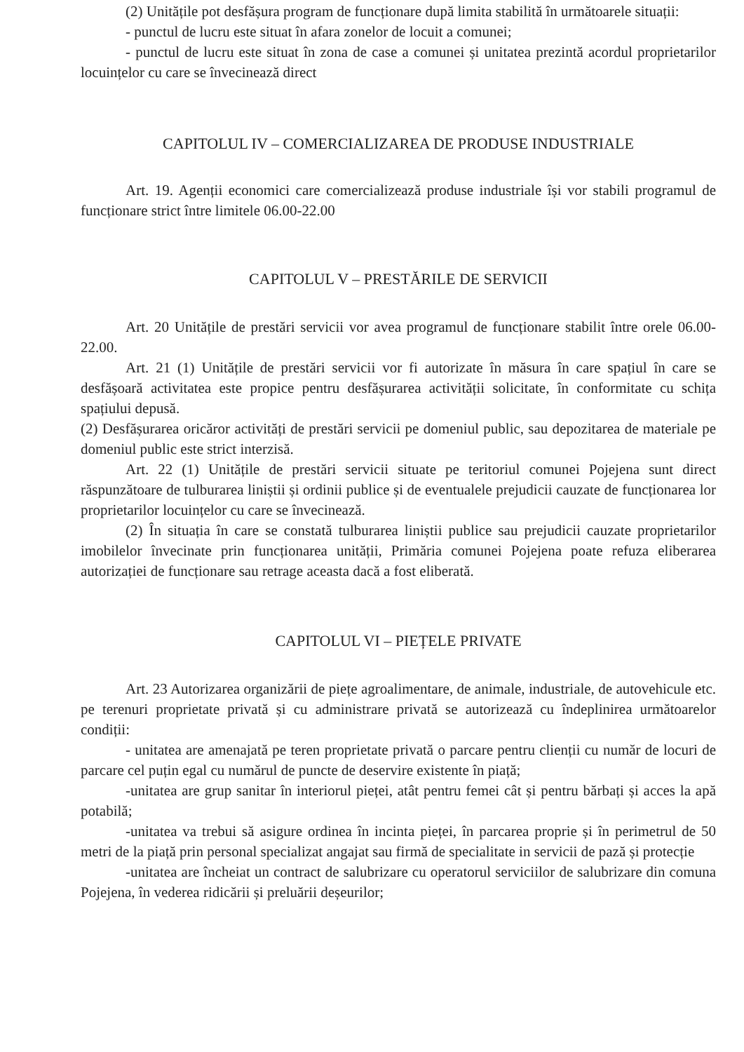(2) Unitățile pot desfășura program de funcționare după limita stabilită în următoarele situații:
- punctul de lucru este situat în afara zonelor de locuit a comunei;
- punctul de lucru este situat în zona de case a comunei și unitatea prezintă acordul proprietarilor locuințelor cu care se învecinează direct
CAPITOLUL IV – COMERCIALIZAREA DE PRODUSE INDUSTRIALE
Art. 19. Agenții economici care comercializează produse industriale își vor stabili programul de funcționare strict între limitele 06.00-22.00
CAPITOLUL V – PRESTĂRILE DE SERVICII
Art. 20 Unitățile de prestări servicii vor avea programul de funcționare stabilit între orele 06.00-22.00.
Art. 21 (1) Unitățile de prestări servicii vor fi autorizate în măsura în care spațiul în care se desfășoară activitatea este propice pentru desfășurarea activității solicitate, în conformitate cu schița spațiului depusă.
(2) Desfășurarea oricăror activități de prestări servicii pe domeniul public, sau depozitarea de materiale pe domeniul public este strict interzisă.
Art. 22 (1) Unitățile de prestări servicii situate pe teritoriul comunei Pojejena sunt direct răspunzătoare de tulburarea liniștii și ordinii publice și de eventualele prejudicii cauzate de funcționarea lor proprietarilor locuințelor cu care se învecinează.
(2) În situația în care se constată tulburarea liniștii publice sau prejudicii cauzate proprietarilor imobilelor învecinate prin funcționarea unității, Primăria comunei Pojejena poate refuza eliberarea autorizației de funcționare sau retrage aceasta dacă a fost eliberată.
CAPITOLUL VI – PIEȚELE PRIVATE
Art. 23 Autorizarea organizării de piețe agroalimentare, de animale, industriale, de autovehicule etc. pe terenuri proprietate privată și cu administrare privată se autorizează cu îndeplinirea următoarelor condiții:
- unitatea are amenajată pe teren proprietate privată o parcare pentru clienții cu număr de locuri de parcare cel puțin egal cu numărul de puncte de deservire existente în piață;
-unitatea are grup sanitar în interiorul pieței, atât pentru femei cât și pentru bărbați și acces la apă potabilă;
-unitatea va trebui să asigure ordinea în incinta pieței, în parcarea proprie și în perimetrul de 50 metri de la piață prin personal specializat angajat sau firmă de specialitate in servicii de pază și protecție
-unitatea are încheiat un contract de salubrizare cu operatorul serviciilor de salubrizare din comuna Pojejena, în vederea ridicării și preluării deșeurilor;